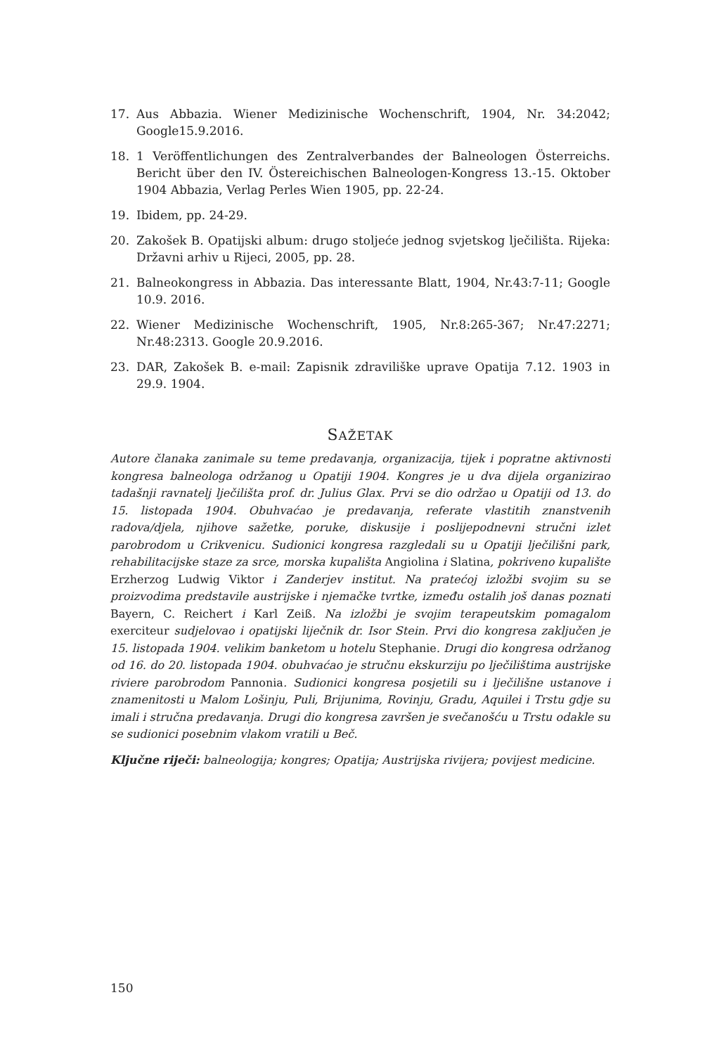17. Aus Abbazia. Wiener Medizinische Wochenschrift, 1904, Nr. 34:2042; Google15.9.2016.
18. 1 Veröffentlichungen des Zentralverbandes der Balneologen Österreichs. Bericht über den IV. Östereichischen Balneologen-Kongress 13.-15. Oktober 1904 Abbazia, Verlag Perles Wien 1905, pp. 22-24.
19. Ibidem, pp. 24-29.
20. Zakošek B. Opatijski album: drugo stoljeće jednog svjetskog lječilišta. Rijeka: Državni arhiv u Rijeci, 2005, pp. 28.
21. Balneokongress in Abbazia. Das interessante Blatt, 1904, Nr.43:7-11; Google 10.9. 2016.
22. Wiener Medizinische Wochenschrift, 1905, Nr.8:265-367; Nr.47:2271; Nr.48:2313. Google 20.9.2016.
23. DAR, Zakošek B. e-mail: Zapisnik zdraviliške uprave Opatija 7.12. 1903 in 29.9. 1904.
SAŽETAK
Autore članaka zanimale su teme predavanja, organizacija, tijek i popratne aktivnosti kongresa balneologa održanog u Opatiji 1904. Kongres je u dva dijela organizirao tadašnji ravnatelj lječilišta prof. dr. Julius Glax. Prvi se dio održao u Opatiji od 13. do 15. listopada 1904. Obuhvaćao je predavanja, referate vlastitih znanstvenih radova/djela, njihove sažetke, poruke, diskusije i poslijepodnevni stručni izlet parobrodom u Crikvenicu. Sudionici kongresa razgledali su u Opatiji lječilišni park, rehabilitacijske staze za srce, morska kupališta Angiolina i Slatina, pokriveno kupalište Erzherzog Ludwig Viktor i Zanderjev institut. Na pratećoj izložbi svojim su se proizvodima predstavile austrijske i njemačke tvrtke, između ostalih još danas poznati Bayern, C. Reichert i Karl Zeiß. Na izložbi je svojim terapeutskim pomagalom exerciteur sudjelovao i opatijski liječnik dr. Isor Stein. Prvi dio kongresa zaključen je 15. listopada 1904. velikim banketom u hotelu Stephanie. Drugi dio kongresa održanog od 16. do 20. listopada 1904. obuhvaćao je stručnu ekskurziju po lječilištima austrijske riviere parobrodom Pannonia. Sudionici kongresa posjetili su i lječilišne ustanove i znamenitosti u Malom Lošinju, Puli, Brijunima, Rovinju, Gradu, Aquilei i Trstu gdje su imali i stručna predavanja. Drugi dio kongresa završen je svečanošću u Trstu odakle su se sudionici posebnim vlakom vratili u Beč.
Ključne riječi: balneologija; kongres; Opatija; Austrijska rivijera; povijest medicine.
150